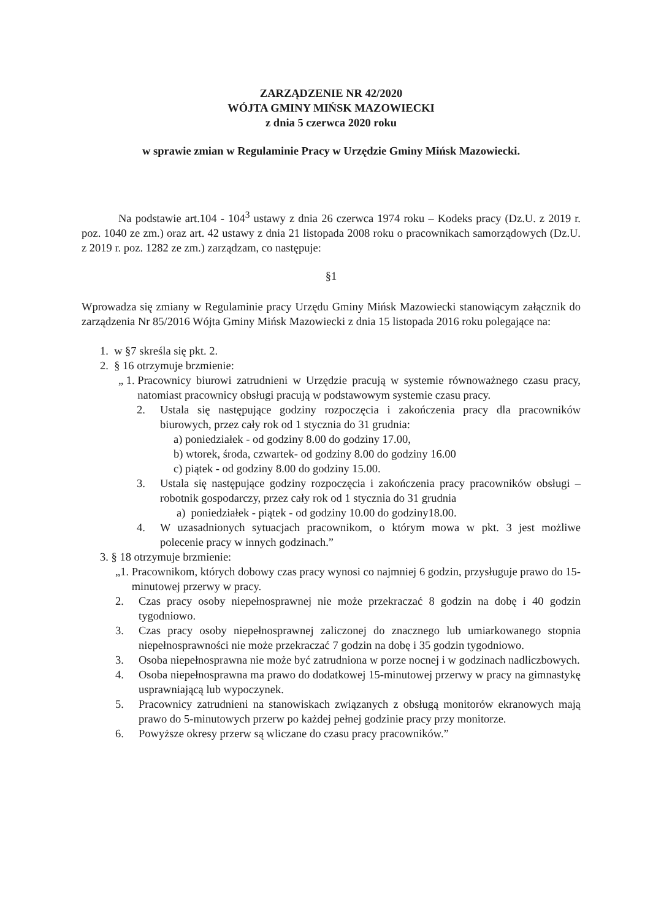ZARZĄDZENIE NR 42/2020
WÓJTA GMINY MIŃSK MAZOWIECKI
z dnia 5 czerwca 2020 roku
w sprawie zmian w Regulaminie Pracy w Urzędzie Gminy Mińsk Mazowiecki.
Na podstawie art.104 - 104<sup>3</sup> ustawy z dnia 26 czerwca 1974 roku – Kodeks pracy (Dz.U. z 2019 r. poz. 1040 ze zm.) oraz art. 42 ustawy z dnia 21 listopada 2008 roku o pracownikach samorządowych (Dz.U. z 2019 r. poz. 1282 ze zm.) zarządzam, co następuje:
§1
Wprowadza się zmiany w Regulaminie pracy Urzędu Gminy Mińsk Mazowiecki stanowiącym załącznik do zarządzenia Nr 85/2016 Wójta Gminy Mińsk Mazowiecki z dnia 15 listopada 2016 roku polegające na:
1. w §7 skreśla się pkt. 2.
2. § 16 otrzymuje brzmienie:
„ 1. Pracownicy biurowi zatrudnieni w Urzędzie pracują w systemie równoważnego czasu pracy, natomiast pracownicy obsługi pracują w podstawowym systemie czasu pracy.
2. Ustala się następujące godziny rozpoczęcia i zakończenia pracy dla pracowników biurowych, przez cały rok od 1 stycznia do 31 grudnia:
a) poniedziałek - od godziny 8.00 do godziny 17.00,
b) wtorek, środa, czwartek- od godziny 8.00 do godziny 16.00
c) piątek - od godziny 8.00 do godziny 15.00.
3. Ustala się następujące godziny rozpoczęcia i zakończenia pracy pracowników obsługi – robotnik gospodarczy, przez cały rok od 1 stycznia do 31 grudnia
a) poniedziałek - piątek - od godziny 10.00 do godziny18.00.
4. W uzasadnionych sytuacjach pracownikom, o którym mowa w pkt. 3 jest możliwe polecenie pracy w innych godzinach.”
3. § 18 otrzymuje brzmienie:
„1. Pracownikom, których dobowy czas pracy wynosi co najmniej 6 godzin, przysługuje prawo do 15-minutowej przerwy w pracy.
2. Czas pracy osoby niepełnosprawnej nie może przekraczać 8 godzin na dobę i 40 godzin tygodniowo.
3. Czas pracy osoby niepełnosprawnej zaliczonej do znacznego lub umiarkowanego stopnia niepełnosprawności nie może przekraczać 7 godzin na dobę i 35 godzin tygodniowo.
3. Osoba niepełnosprawna nie może być zatrudniona w porze nocnej i w godzinach nadliczbowych.
4. Osoba niepełnosprawna ma prawo do dodatkowej 15-minutowej przerwy w pracy na gimnastykę usprawniającą lub wypoczynek.
5. Pracownicy zatrudnieni na stanowiskach związanych z obsługą monitorów ekranowych mają prawo do 5-minutowych przerw po każdej pełnej godzinie pracy przy monitorze.
6. Powyższe okresy przerw są wliczane do czasu pracy pracowników.”